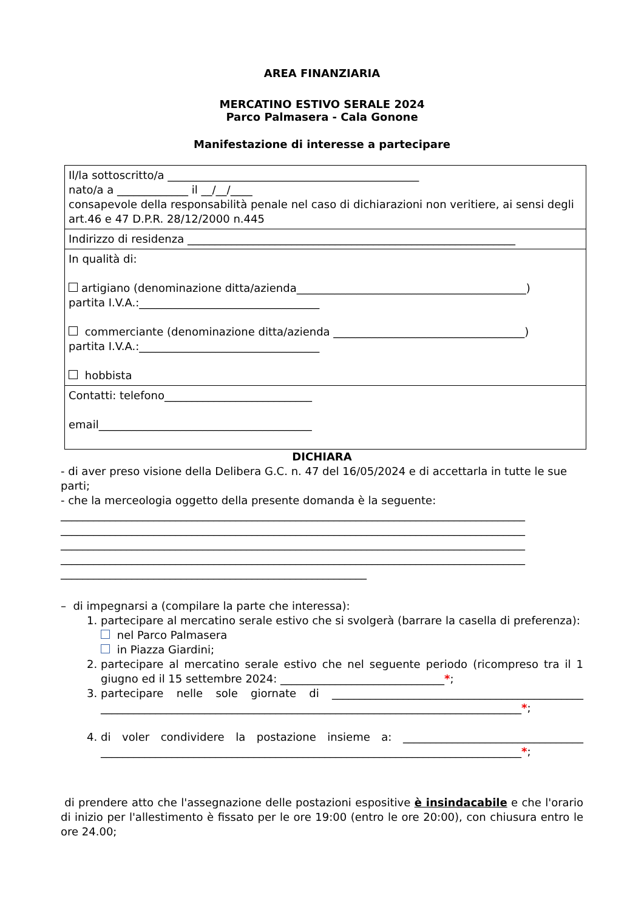AREA FINANZIARIA
MERCATINO ESTIVO SERALE 2024
Parco Palmasera - Cala Gonone
Manifestazione di interesse a partecipare
| Il/la sottoscritto/a ______________________________________________ nato/a a _____________ il __/__/____ consapevole della responsabilità penale nel caso di dichiarazioni non veritiere, ai sensi degli art.46 e 47 D.P.R. 28/12/2000 n.445 |
| Indirizzo di residenza ____________________________________________________________ |
| In qualità di: artigiano (denominazione ditta/azienda__________________________________________) partita I.V.A.:_________________________________ commerciante (denominazione ditta/azienda ___________________________________) partita I.V.A.:_________________________________ hobbista |
| Contatti: telefono___________________________ email_______________________________________ |
DICHIARA
- di aver preso visione della Delibera G.C. n. 47 del 16/05/2024 e di accettarla in tutte le sue parti;
- che la merceologia oggetto della presente domanda è la seguente:
_____________________________________________________________________________________
_____________________________________________________________________________________
_____________________________________________________________________________________
_____________________________________________________________________________________
________________________________________________________
– di impegnarsi a (compilare la parte che interessa):
1. partecipare al mercatino serale estivo che si svolgerà (barrare la casella di preferenza):
nel Parco Palmasera
in Piazza Giardini;
2. partecipare al mercatino serale estivo che nel seguente periodo (ricompreso tra il 1 giugno ed il 15 settembre 2024: ______________________________*;
3. partecipare nelle sole giornate di ______________________________________________ _____________________________________________________________________________*;
4. di voler condividere la postazione insieme a: _________________________________ _____________________________________________________________________________*;
di prendere atto che l'assegnazione delle postazioni espositive è insindacabile e che l'orario di inizio per l'allestimento è fissato per le ore 19:00 (entro le ore 20:00), con chiusura entro le ore 24.00;